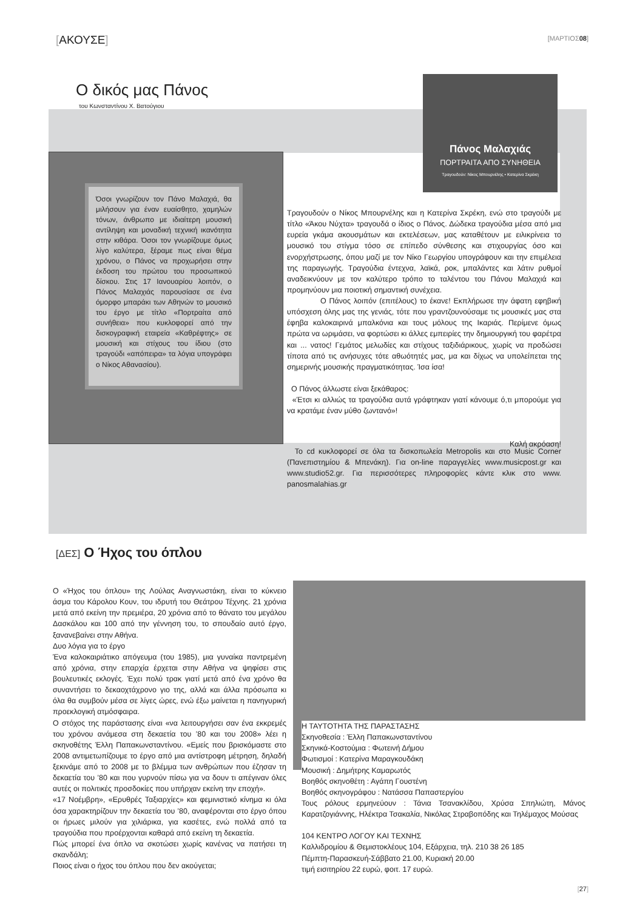[ΑΚΟΥΣΕ] [ΜΑΡΤΙΟΣ08]
Ο δικός μας Πάνος
του Κωνσταντίνου Χ. Βατούγιου
Πάνος Μαλαχιάς
ΠΟΡΤΡΑΙΤΑ ΑΠΟ ΣΥΝΗΘΕΙΑ
Τραγουδούν: Νίκος Μπουρνέλης • Κατερίνα Σκρέκη
Όσοι γνωρίζουν τον Πάνο Μαλαχιά, θα μιλήσουν για έναν ευαίσθητο, χαμηλών τόνων, άνθρωπο με ιδιαίτερη μουσική αντίληψη και μοναδική τεχνική ικανότητα στην κιθάρα. Όσοι τον γνωρίζουμε όμως λίγο καλύτερα, ξέραμε πως είναι θέμα χρόνου, ο Πάνος να προχωρήσει στην έκδοση του πρώτου του προσωπικού δίσκου. Στις 17 Ιανουαρίου λοιπόν, ο Πάνος Μαλαχιάς παρουσίασε σε ένα όμορφο μπαράκι των Αθηνών το μουσικό του έργο με τίτλο «Πορτραίτα από συνήθεια» που κυκλοφορεί από την δισκογραφική εταιρεία «Καθρέφτης» σε μουσική και στίχους του ίδιου (στο τραγούδι «απόπειρα» τα λόγια υπογράφει ο Νίκος Αθανασίου).
Τραγουδούν ο Νίκος Μπουρνέλης και η Κατερίνα Σκρέκη, ενώ στο τραγούδι με τίτλο «Άκου Νύχτα» τραγουδά ο ίδιος ο Πάνος. Δώδεκα τραγούδια μέσα από μια ευρεία γκάμα ακουσμάτων και εκτελέσεων, μας καταθέτουν με ειλικρίνεια το μουσικό του στίγμα τόσο σε επίπεδο σύνθεσης και στιχουργίας όσο και ενορχήστρωσης, όπου μαζί με τον Νίκο Γεωργίου υπογράφουν και την επιμέλεια της παραγωγής. Τραγούδια έντεχνα, λαϊκά, ροκ, μπαλάντες και λάτιν ρυθμοί αναδεικνύουν με τον καλύτερο τρόπο το ταλέντου του Πάνου Μαλαχιά και προμηνύουν μια ποιοτική σημαντική συνέχεια.
Ο Πάνος λοιπόν (επιτέλους) το έκανε! Εκπλήρωσε την άφατη εφηβική υπόσχεση όλης μας της γενιάς, τότε που γραντζουνούσαμε τις μουσικές μας στα έφηβα καλοκαιρινά μπαλκόνια και τους μόλους της Ικαριάς. Περίμενε όμως πρώτα να ωριμάσει, να φορτώσει κι άλλες εμπειρίες την δημιουργική του φαρέτρα και ... νατος! Γεμάτος μελωδίες και στίχους ταξιδιάρικους, χωρίς να προδώσει τίποτα από τις ανήσυχες τότε αθωότητές μας, μα και δίχως να υπολείπεται της σημερινής μουσικής πραγματικότητας. Ίσα ίσα!
Ο Πάνος άλλωστε είναι ξεκάθαρος:
«Έτσι κι αλλιώς τα τραγούδια αυτά γράφτηκαν γιατί κάνουμε ό,τι μπορούμε για να κρατάμε έναν μύθο ζωντανό»!
Καλή ακρόαση!
Το cd κυκλοφορεί σε όλα τα δισκοπωλεία Metropolis και στο Music Corner (Πανεπιστημίου & Μπενάκη). Για on-line παραγγελίες www.musicpost.gr και www.studio52.gr. Για περισσότερες πληροφορίες κάντε κλικ στο www. panosmalahias.gr
[ΔΕΣ] Ο Ήχος του όπλου
Ο «Ήχος του όπλου» της Λούλας Αναγνωστάκη, είναι το κύκνειο άσμα του Κάρολου Κουν, του ιδρυτή του Θεάτρου Τέχνης. 21 χρόνια μετά από εκείνη την πρεμιέρα, 20 χρόνια από το θάνατο του μεγάλου Δασκάλου και 100 από την γέννηση του, το σπουδαίο αυτό έργο, ξανανεβαίνει στην Αθήνα.
Δυο λόγια για το έργο
Ένα καλοκαιριάτικο απόγευμα (του 1985), μια γυναίκα παντρεμένη από χρόνια, στην επαρχία έρχεται στην Αθήνα να ψηφίσει στις βουλευτικές εκλογές. Έχει πολύ τρακ γιατί μετά από ένα χρόνο θα συναντήσει το δεκαοχτάχρονο γιο της, αλλά και άλλα πρόσωπα κι όλα θα συμβούν μέσα σε λίγες ώρες, ενώ έξω μαίνεται η πανηγυρική προεκλογική ατμόσφαιρα.
Ο στόχος της παράστασης είναι «να λειτουργήσει σαν ένα εκκρεμές του χρόνου ανάμεσα στη δεκαετία του ’80 και του 2008» λέει η σκηνοθέτης Έλλη Παπακωνσταντίνου. «Εμείς που βρισκόμαστε στο 2008 αντιμετωπίζουμε το έργο από μια αντίστροφη μέτρηση, δηλαδή ξεκινάμε από το 2008 με το βλέμμα των ανθρώπων που έζησαν τη δεκαετία του ’80 και που γυρνούν πίσω για να δουν τι απέγιναν όλες αυτές οι πολιτικές προσδοκίες που υπήρχαν εκείνη την εποχή».
«17 Νοέμβρη», «Ερυθρές Ταξιαρχίες» και φεμινιστικό κίνημα κι όλα όσα χαρακτηρίζουν την δεκαετία του ’80, αναφέρονται στο έργο όπου οι ήρωες μιλούν για χιλιάρικα, για κασέτες, ενώ πολλά από τα τραγούδια που προέρχονται καθαρά από εκείνη τη δεκαετία.
Πώς μπορεί ένα όπλο να σκοτώσει χωρίς κανένας να πατήσει τη σκανδάλη;
Ποιος είναι ο ήχος του όπλου που δεν ακούγεται;
Η ΤΑΥΤΟΤΗΤΑ ΤΗΣ ΠΑΡΑΣΤΑΣΗΣ
Σκηνοθεσία : Έλλη Παπακωνσταντίνου
Σκηνικά-Κοστούμια : Φωτεινή Δήμου
Φωτισμοί : Κατερίνα Μαραγκουδάκη
Μουσική : Δημήτρης Καμαρωτός
Βοηθός σκηνοθέτη : Αγάπη Γουστένη
Βοηθός σκηνογράφου : Νατάσσα Παπαστεργίου
Τους ρόλους ερμηνεύουν : Τάνια Τσανακλίδου, Χρύσα Σπηλιώτη, Μάνος Καρατζογιάννης, Ηλέκτρα Τσακαλία, Νικόλας Στραβοπόδης και Τηλέμαχος Μούσας
104 ΚΕΝΤΡΟ ΛΟΓΟΥ ΚΑΙ ΤΕΧΝΗΣ
Καλλιδρομίου & Θεμιστοκλέους 104, Εξάρχεια, τηλ. 210 38 26 185
Πέμπτη-Παρασκευή-Σάββατο 21.00, Κυριακή 20.00
τιμή εισιτηρίου 22 ευρώ, φοιτ. 17 ευρώ.
[27]